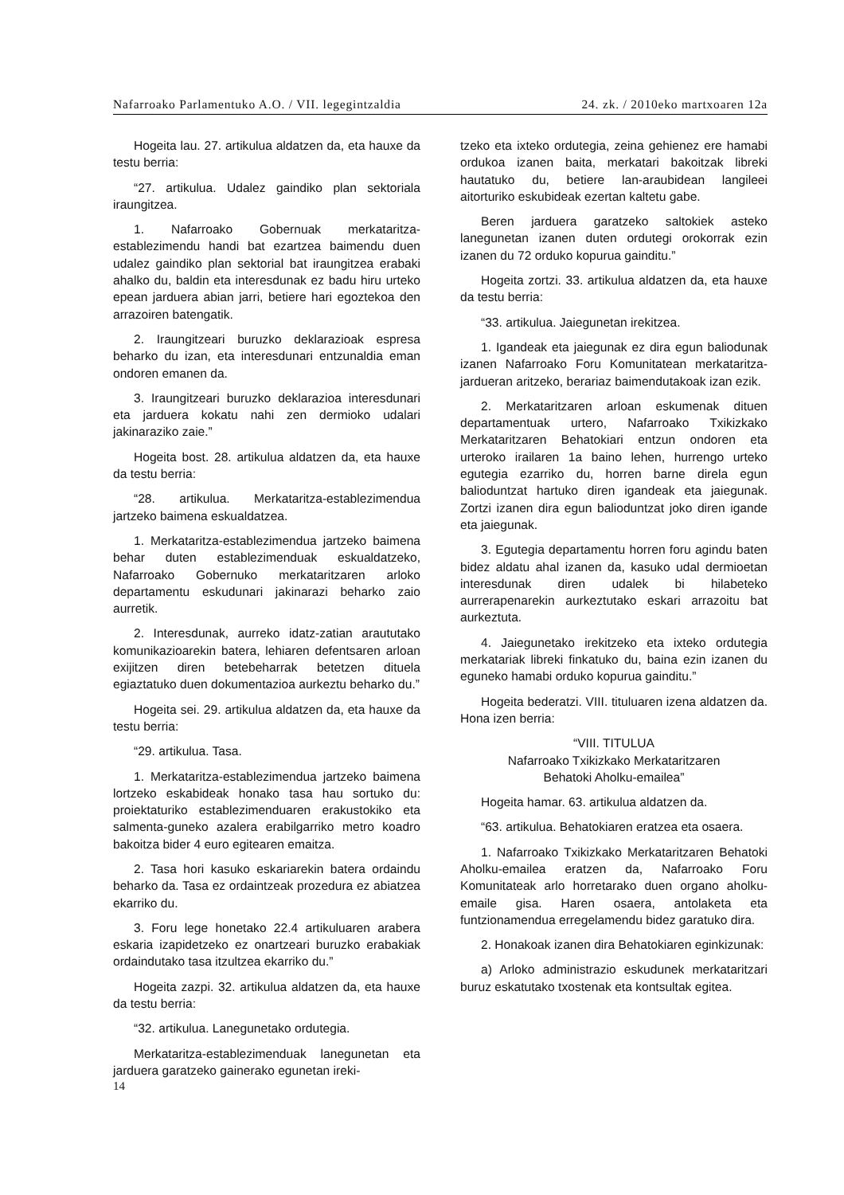Nafarroako Parlamentuko A.O. / VII. legegintzaldia 24. zk. / 2010eko martxoaren 12a
Hogeita lau. 27. artikulua aldatzen da, eta hauxe da testu berria:
“27. artikulua. Udalez gaindiko plan sektoriala iraungitzea.
1. Nafarroako Gobernuak merkataritza-establezimendu handi bat ezartzea baimendu duen udalez gaindiko plan sektorial bat iraungitzea erabaki ahalko du, baldin eta interesdunak ez badu hiru urteko epean jarduera abian jarri, betiere hari egoztekoa den arrazoiren batengatik.
2. Iraungitzeari buruzko deklarazioak espresa beharko du izan, eta interesdunari entzunaldia eman ondoren emanen da.
3. Iraungitzeari buruzko deklarazioa interesdunari eta jarduera kokatu nahi zen dermioko udalari jakinaraziko zaie.”
Hogeita bost. 28. artikulua aldatzen da, eta hauxe da testu berria:
“28. artikulua. Merkataritza-establezimendua jartzeko baimena eskualdatzea.
1. Merkataritza-establezimendua jartzeko baimena behar duten establezimenduak eskualdatzeko, Nafarroako Gobernuko merkataritzaren arloko departamentu eskudunari jakinarazi beharko zaio aurretik.
2. Interesdunak, aurreko idatz-zatian araututako komunikazioarekin batera, lehiaren defentsaren arloan exijitzen diren betebeharrak betetzen dituela egiaztatuko duen dokumentazioa aurkeztu beharko du.”
Hogeita sei. 29. artikulua aldatzen da, eta hauxe da testu berria:
“29. artikulua. Tasa.
1. Merkataritza-establezimendua jartzeko baimena lortzeko eskabideak honako tasa hau sortuko du: proiektaturiko establezimenduaren erakustokiko eta salmenta-guneko azalera erabilgarriko metro koadro bakoitza bider 4 euro egitearen emaitza.
2. Tasa hori kasuko eskariarekin batera ordaindu beharko da. Tasa ez ordaintzeak prozedura ez abiatzea ekarriko du.
3. Foru lege honetako 22.4 artikuluaren arabera eskaria izapidetzeko ez onartzeari buruzko erabakiak ordaindutako tasa itzultzea ekarriko du.”
Hogeita zazpi. 32. artikulua aldatzen da, eta hauxe da testu berria:
“32. artikulua. Lanegunetako ordutegia.
Merkataritza-establezimenduak lanegunetan eta jarduera garatzeko gainerako egunetan ireki-
tzeko eta ixteko ordutegia, zeina gehienez ere hamabi ordukoa izanen baita, merkatari bakoitzak libreki hautatuko du, betiere lan-araubidean langileei aitorturiko eskubideak ezertan kaltetu gabe.
Beren jarduera garatzeko saltokiek asteko lanegunetan izanen duten ordutegi orokorrak ezin izanen du 72 orduko kopurua gainditu.”
Hogeita zortzi. 33. artikulua aldatzen da, eta hauxe da testu berria:
“33. artikulua. Jaiegunetan irekitzea.
1. Igandeak eta jaiegunak ez dira egun baliodunak izanen Nafarroako Foru Komunitatean merkataritza-jardueran aritzeko, berariaz baimendutakoak izan ezik.
2. Merkataritzaren arloan eskumenak dituen departamentuak urtero, Nafarroako Txikizkako Merkataritzaren Behatokiari entzun ondoren eta urteroko irailaren 1a baino lehen, hurrengo urteko egutegia ezarriko du, horren barne direla egun balioduntzat hartuko diren igandeak eta jaiegunak. Zortzi izanen dira egun balioduntzat joko diren igande eta jaiegunak.
3. Egutegia departamentu horren foru agindu baten bidez aldatu ahal izanen da, kasuko udal dermioetan interesdunak diren udalek bi hilabeteko aurrerapenarekin aurkeztutako eskari arrazoitu bat aurkeztuta.
4. Jaiegunetako irekitzeko eta ixteko ordutegia merkatariak libreki finkatuko du, baina ezin izanen du eguneko hamabi orduko kopurua gainditu.”
Hogeita bederatzi. VIII. tituluaren izena aldatzen da. Hona izen berria:
“VIII. TITULUA
Nafarroako Txikizkako Merkataritzaren
Behatoki Aholku-emailea”
Hogeita hamar. 63. artikulua aldatzen da.
“63. artikulua. Behatokiaren eratzea eta osaera.
1. Nafarroako Txikizkako Merkataritzaren Behatoki Aholku-emailea eratzen da, Nafarroako Foru Komunitateak arlo horretarako duen organo aholku-emaile gisa. Haren osaera, antolaketa eta funtzionamendua erregelamendu bidez garatuko dira.
2. Honakoak izanen dira Behatokiaren eginkizunak:
a) Arloko administrazio eskudunek merkataritzari buruz eskatutako txostenak eta kontsultak egitea.
14